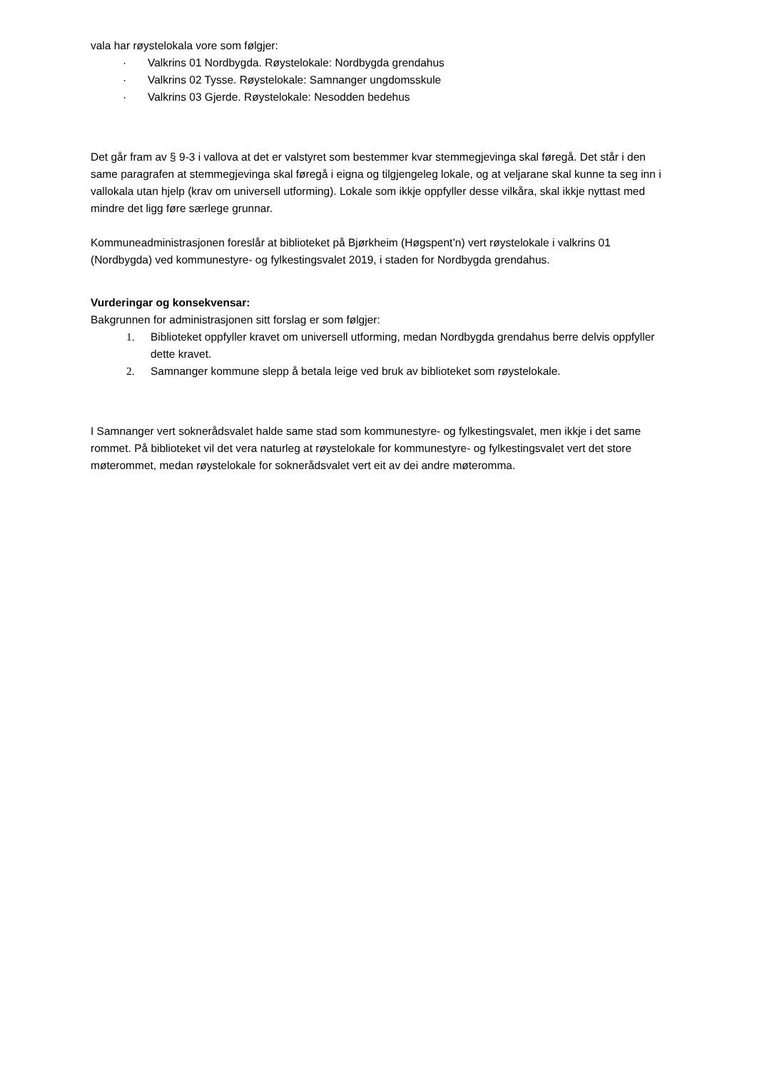vala har røystelokala vore som følgjer:
· Valkrins 01 Nordbygda. Røystelokale: Nordbygda grendahus
· Valkrins 02 Tysse. Røystelokale: Samnanger ungdomsskule
· Valkrins 03 Gjerde. Røystelokale: Nesodden bedehus
Det går fram av § 9-3 i vallova at det er valstyret som bestemmer kvar stemmegjevinga skal føregå. Det står i den same paragrafen at stemmegjevinga skal føregå i eigna og tilgjengeleg lokale, og at veljarane skal kunne ta seg inn i vallokala utan hjelp (krav om universell utforming). Lokale som ikkje oppfyller desse vilkåra, skal ikkje nyttast med mindre det ligg føre særlege grunnar.
Kommuneadministrasjonen foreslår at biblioteket på Bjørkheim (Høgspent’n) vert røystelokale i valkrins 01 (Nordbygda) ved kommunestyre- og fylkestingsvalet 2019, i staden for Nordbygda grendahus.
Vurderingar og konsekvensar:
Bakgrunnen for administrasjonen sitt forslag er som følgjer:
1. Biblioteket oppfyller kravet om universell utforming, medan Nordbygda grendahus berre delvis oppfyller dette kravet.
2. Samnanger kommune slepp å betala leige ved bruk av biblioteket som røystelokale.
I Samnanger vert soknerådsvalet halde same stad som kommunestyre- og fylkestingsvalet, men ikkje i det same rommet. På biblioteket vil det vera naturleg at røystelokale for kommunestyre- og fylkestingsvalet vert det store møterommet, medan røystelokale for soknerådsvalet vert eit av dei andre møteromma.